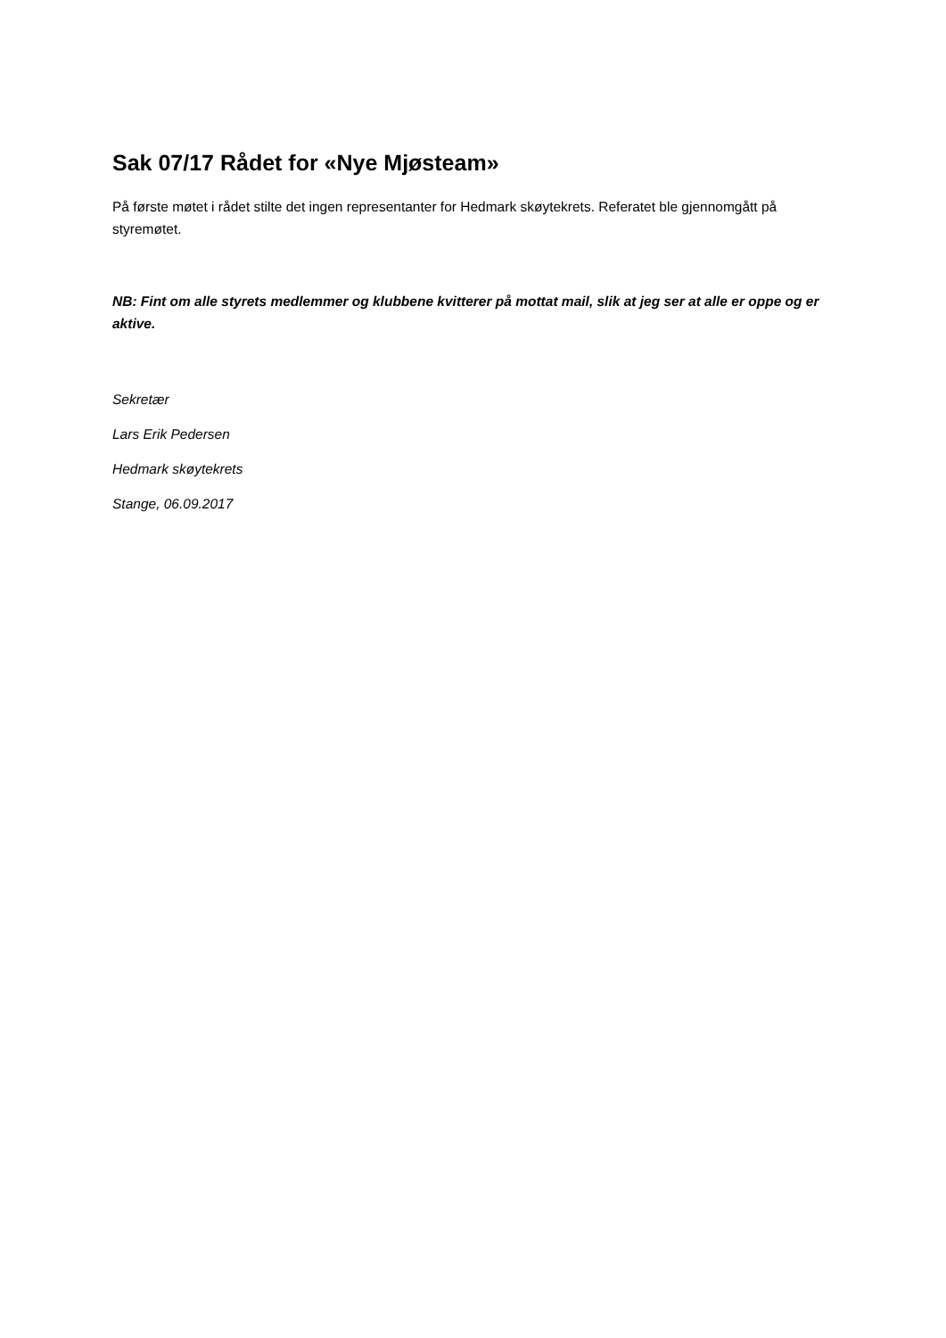Sak 07/17 Rådet for «Nye Mjøsteam»
På første møtet i rådet stilte det ingen representanter for Hedmark skøytekrets. Referatet ble gjennomgått på styremøtet.
NB: Fint om alle styrets medlemmer og klubbene kvitterer på mottat mail, slik at jeg ser at alle er oppe og er aktive.
Sekretær
Lars Erik Pedersen
Hedmark skøytekrets
Stange, 06.09.2017